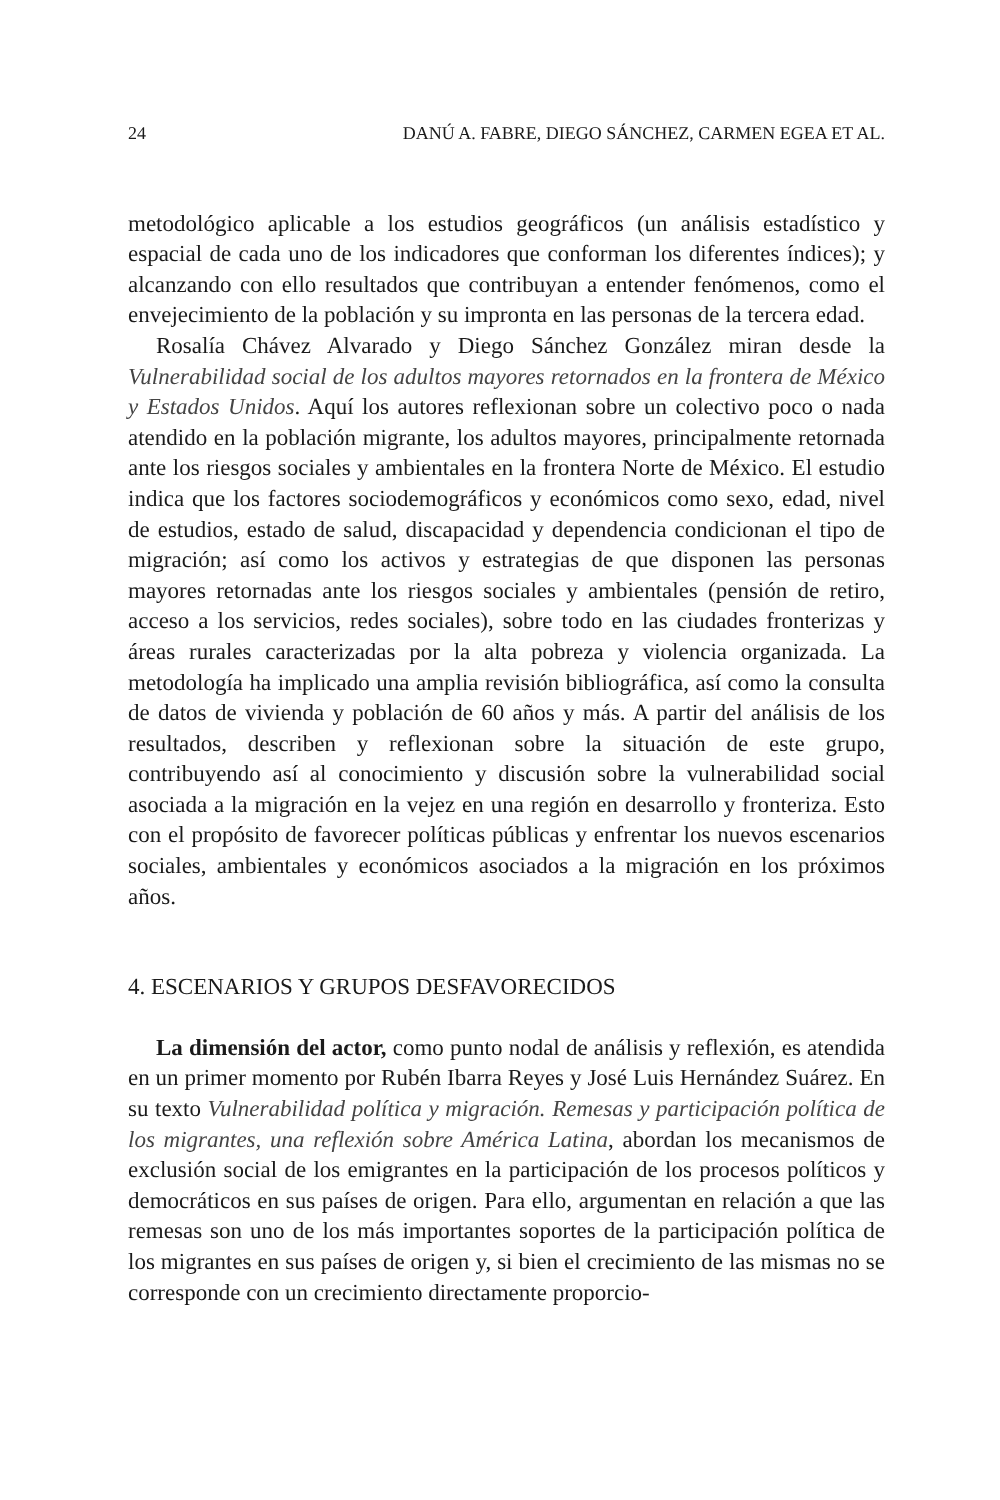24 DANÚ A. FABRE, DIEGO SÁNCHEZ, CARMEN EGEA ET AL.
metodológico aplicable a los estudios geográficos (un análisis estadístico y espacial de cada uno de los indicadores que conforman los diferentes índices); y alcanzando con ello resultados que contribuyan a entender fenómenos, como el envejecimiento de la población y su impronta en las personas de la tercera edad.
Rosalía Chávez Alvarado y Diego Sánchez González miran desde la Vulnerabilidad social de los adultos mayores retornados en la frontera de México y Estados Unidos. Aquí los autores reflexionan sobre un colectivo poco o nada atendido en la población migrante, los adultos mayores, principalmente retornada ante los riesgos sociales y ambientales en la frontera Norte de México. El estudio indica que los factores sociodemográficos y económicos como sexo, edad, nivel de estudios, estado de salud, discapacidad y dependencia condicionan el tipo de migración; así como los activos y estrategias de que disponen las personas mayores retornadas ante los riesgos sociales y ambientales (pensión de retiro, acceso a los servicios, redes sociales), sobre todo en las ciudades fronterizas y áreas rurales caracterizadas por la alta pobreza y violencia organizada. La metodología ha implicado una amplia revisión bibliográfica, así como la consulta de datos de vivienda y población de 60 años y más. A partir del análisis de los resultados, describen y reflexionan sobre la situación de este grupo, contribuyendo así al conocimiento y discusión sobre la vulnerabilidad social asociada a la migración en la vejez en una región en desarrollo y fronteriza. Esto con el propósito de favorecer políticas públicas y enfrentar los nuevos escenarios sociales, ambientales y económicos asociados a la migración en los próximos años.
4. ESCENARIOS Y GRUPOS DESFAVORECIDOS
La dimensión del actor, como punto nodal de análisis y reflexión, es atendida en un primer momento por Rubén Ibarra Reyes y José Luis Hernández Suárez. En su texto Vulnerabilidad política y migración. Remesas y participación política de los migrantes, una reflexión sobre América Latina, abordan los mecanismos de exclusión social de los emigrantes en la participación de los procesos políticos y democráticos en sus países de origen. Para ello, argumentan en relación a que las remesas son uno de los más importantes soportes de la participación política de los migrantes en sus países de origen y, si bien el crecimiento de las mismas no se corresponde con un crecimiento directamente proporcio-